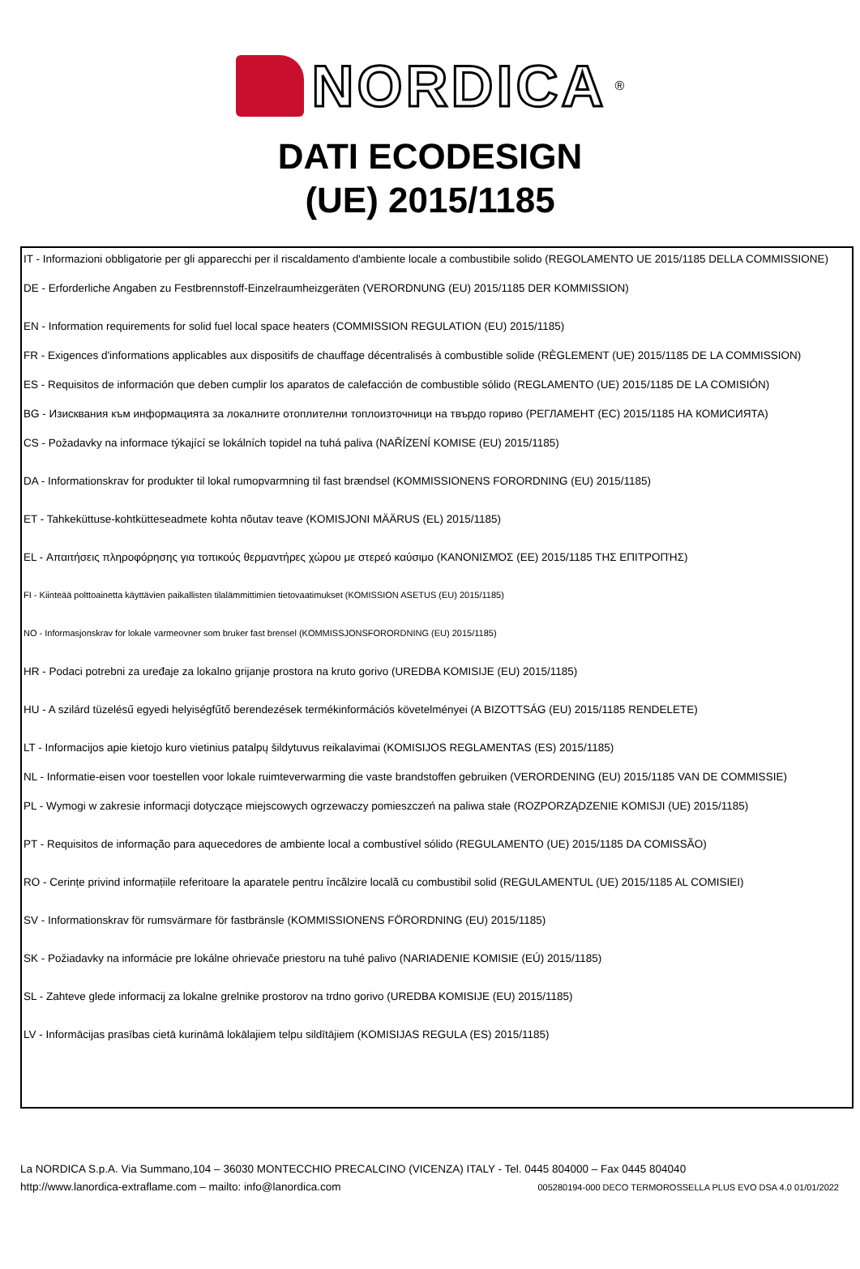NORDICA
®
DATI ECODESIGN
(UE) 2015/1185
IT - Informazioni obbligatorie per gli apparecchi per il riscaldamento d'ambiente locale a combustibile solido (REGOLAMENTO UE 2015/1185 DELLA COMMISSIONE)
DE - Erforderliche Angaben zu Festbrennstoff-Einzelraumheizgeräten (VERORDNUNG (EU) 2015/1185 DER KOMMISSION)
EN - Information requirements for solid fuel local space heaters (COMMISSION REGULATION (EU) 2015/1185)
FR - Exigences d'informations applicables aux dispositifs de chauffage décentralisés à combustible solide (RÈGLEMENT (UE) 2015/1185 DE LA COMMISSION)
ES - Requisitos de información que deben cumplir los aparatos de calefacción de combustible sólido (REGLAMENTO (UE) 2015/1185 DE LA COMISIÓN)
BG - Изисквания към информацията за локалните отоплителни топлоизточници на твърдо гориво (РЕГЛАМЕНТ (ЕС) 2015/1185 НА КОМИСИЯТА)
CS - Požadavky na informace týkající se lokálních topidel na tuhá paliva (NAŘÍZENÍ KOMISE (EU) 2015/1185)
DA - Informationskrav for produkter til lokal rumopvarmning til fast brændsel (KOMMISSIONENS FORORDNING (EU) 2015/1185)
ET - Tahkeküttuse-kohtkütteseadmete kohta nõutav teave (KOMISJONI MÄÄRUS (EL) 2015/1185)
EL - Απαιτήσεις πληροφόρησης για τοπικούς θερμαντήρες χώρου με στερεό καύσιμο (ΚΑΝΟΝΙΣΜΌΣ (ΕΕ) 2015/1185 ΤΗΣ ΕΠΙΤΡΟΠΉΣ)
FI - Kiinteää polttoainetta käyttävien paikallisten tilalämmittimien tietovaatimukset (KOMISSION ASETUS (EU) 2015/1185)
NO - Informasjonskrav for lokale varmeovner som bruker fast brensel (KOMMISSJONSFORORDNING (EU) 2015/1185)
HR - Podaci potrebni za uređaje za lokalno grijanje prostora na kruto gorivo (UREDBA KOMISIJE (EU) 2015/1185)
HU - A szilárd tüzelésű egyedi helyiségfűtő berendezések termékinformációs követelményei (A BIZOTTSÁG (EU) 2015/1185 RENDELETE)
LT - Informacijos apie kietojo kuro vietinius patalpų šildytuvus reikalavimai (KOMISIJOS REGLAMENTAS (ES) 2015/1185)
NL - Informatie-eisen voor toestellen voor lokale ruimteverwarming die vaste brandstoffen gebruiken (VERORDENING (EU) 2015/1185 VAN DE COMMISSIE)
PL - Wymogi w zakresie informacji dotyczące miejscowych ogrzewaczy pomieszczeń na paliwa stałe (ROZPORZĄDZENIE KOMISJI (UE) 2015/1185)
PT - Requisitos de informação para aquecedores de ambiente local a combustível sólido (REGULAMENTO (UE) 2015/1185 DA COMISSÃO)
RO - Cerințe privind informațiile referitoare la aparatele pentru încălzire locală cu combustibil solid (REGULAMENTUL (UE) 2015/1185 AL COMISIEI)
SV - Informationskrav för rumsvärmare för fastbränsle (KOMMISSIONENS FÖRORDNING (EU) 2015/1185)
SK - Požiadavky na informácie pre lokálne ohrievače priestoru na tuhé palivo (NARIADENIE KOMISIE (EÚ) 2015/1185)
SL - Zahteve glede informacij za lokalne grelnike prostorov na trdno gorivo (UREDBA KOMISIJE (EU) 2015/1185)
LV - Informācijas prasības cietā kurināmā lokālajiem telpu sildītājiem (KOMISIJAS REGULA (ES) 2015/1185)
La NORDICA S.p.A. Via Summano,104 – 36030 MONTECCHIO PRECALCINO (VICENZA) ITALY - Tel. 0445 804000 – Fax 0445 804040
http://www.lanordica-extraflame.com – mailto: info@lanordica.com 005280194-000 DECO TERMOROSSELLA PLUS EVO DSA 4.0 01/01/2022